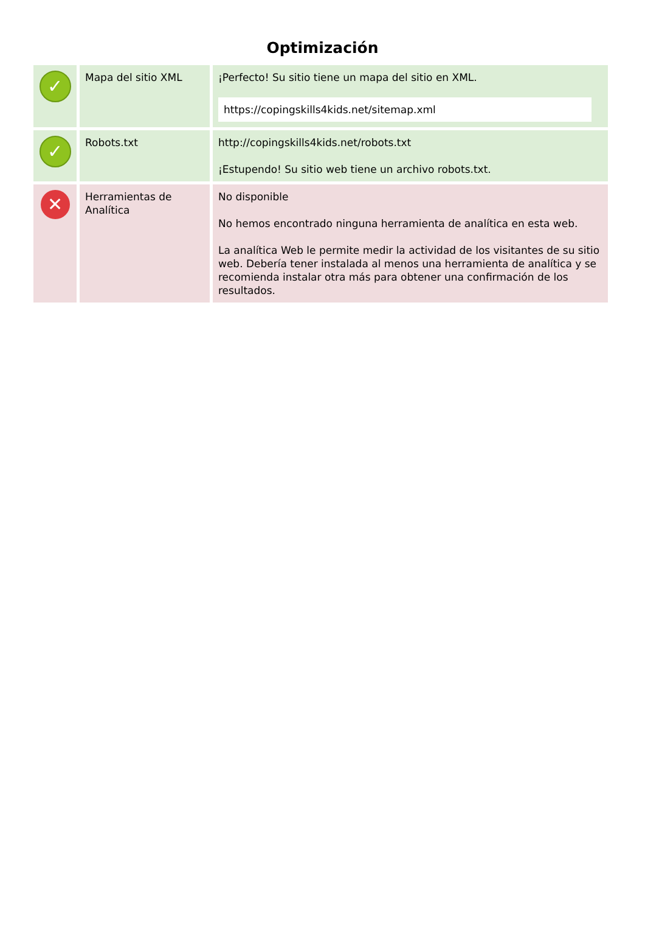Optimización
| ✓ | Mapa del sitio XML | ¡Perfecto! Su sitio tiene un mapa del sitio en XML. https://copingskills4kids.net/sitemap.xml |
| ✓ | Robots.txt | http://copingskills4kids.net/robots.txt ¡Estupendo! Su sitio web tiene un archivo robots.txt. |
| ✕ | Herramientas de Analítica | No disponible No hemos encontrado ninguna herramienta de analítica en esta web. La analítica Web le permite medir la actividad de los visitantes de su sitio web. Debería tener instalada al menos una herramienta de analítica y se recomienda instalar otra más para obtener una confirmación de los resultados. |